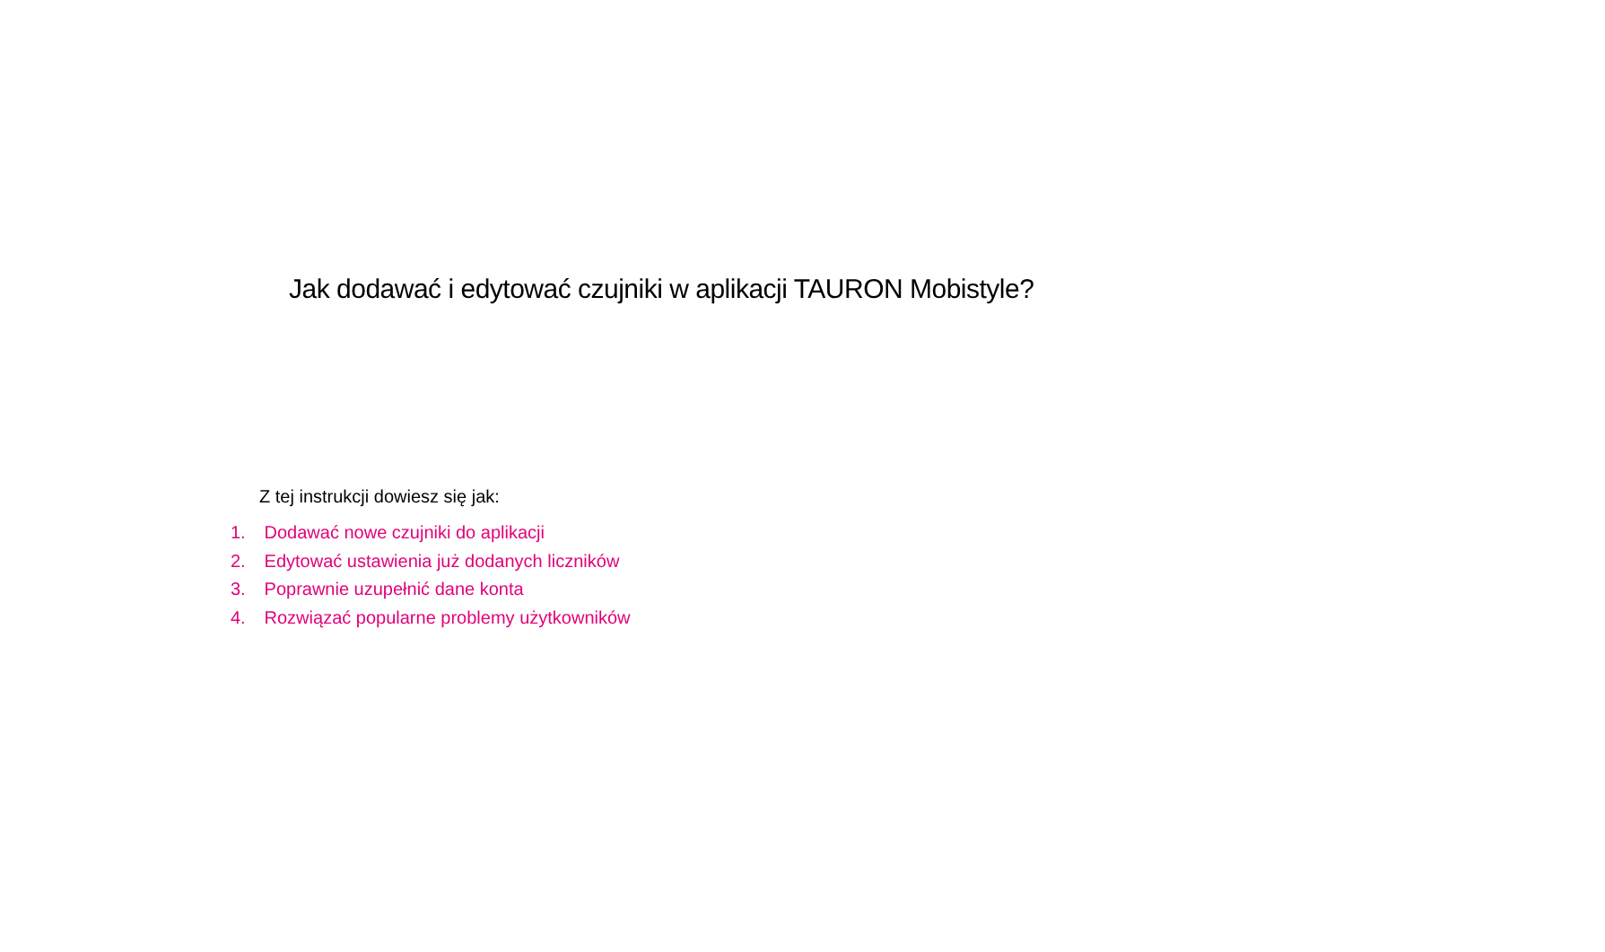Jak dodawać i edytować czujniki w aplikacji TAURON Mobistyle?
Z tej instrukcji dowiesz się jak:
1. Dodawać nowe czujniki do aplikacji
2. Edytować ustawienia już dodanych liczników
3. Poprawnie uzupełnić dane konta
4. Rozwiązać popularne problemy użytkowników